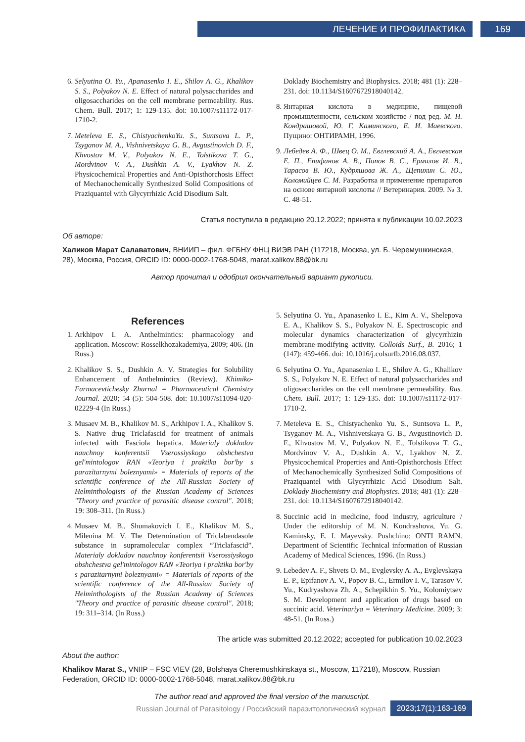ЛЕЧЕНИЕ И ПРОФИЛАКТИКА 169
6. Selyutina O. Yu., Apanasenko I. E., Shilov A. G., Khalikov S. S., Polyakov N. E. Effect of natural polysaccharides and oligosaccharides on the cell membrane permeability. Rus. Chem. Bull. 2017; 1: 129-135. doi: 10.1007/s11172-017-1710-2.
7. Meteleva E. S., ChistyachenkoYu. S., Suntsova L. P., Tsyganov M. A., Vishnivetskaya G. B., Avgustinovich D. F., Khvostov M. V., Polyakov N. E., Tolstikova T. G., Mordvinov V. A., Dushkin A. V., Lyakhov N. Z. Physicochemical Properties and Anti-Opisthorchosis Effect of Mechanochemically Synthesized Solid Compositions of Praziquantel with Glycyrrhizic Acid Disodium Salt.
Doklady Biochemistry and Biophysics. 2018; 481 (1): 228–231. doi: 10.1134/S1607672918040142.
8. Янтарная кислота в медицине, пищевой промышленности, сельском хозяйстве / под ред. М. Н. Кондрашовой, Ю. Г. Каминского, Е. И. Маевского. Пущино: ОНТИРАМН, 1996.
9. Лебедев А. Ф., Швец О. М., Евглевский А. А., Евглевская Е. П., Епифанов А. В., Попов В. С., Ермилов И. В., Тарасов В. Ю., Кудряшова Ж. А., Щепихин С. Ю., Коломийцев С. М. Разработка и применение препаратов на основе янтарной кислоты // Ветеринария. 2009. № 3. С. 48-51.
Статья поступила в редакцию 20.12.2022; принята к публикации 10.02.2023
Об авторе:
Халиков Марат Салаватович, ВНИИП – фил. ФГБНУ ФНЦ ВИЭВ РАН (117218, Москва, ул. Б. Черемушкинская, 28), Москва, Россия, ORCID ID: 0000-0002-1768-5048, marat.xalikov.88@bk.ru
Автор прочитал и одобрил окончательный вариант рукописи.
References
1. Arkhipov I. A. Anthelmintics: pharmacology and application. Moscow: Rosselkhozakademiya, 2009; 406. (In Russ.)
2. Khalikov S. S., Dushkin A. V. Strategies for Solubility Enhancement of Anthelmintics (Review). Khimiko-Farmacevtichesky Zhurnal = Pharmaceutical Chemistry Journal. 2020; 54 (5): 504-508. doi: 10.1007/s11094-020-02229-4 (In Russ.)
3. Musaev M. B., Khalikov M. S., Arkhipov I. A., Khalikov S. S. Native drug Triclafascid for treatment of animals infected with Fasciola hepatica. Materialy dokladov nauchnoy konferentsii Vserossiyskogo obshchestva gel'mintologov RAN «Teoriya i praktika bor'by s parazitarnymi boleznyami» = Materials of reports of the scientific conference of the All-Russian Society of Helminthologists of the Russian Academy of Sciences "Theory and practice of parasitic disease control". 2018; 19: 308–311. (In Russ.)
4. Musaev M. B., Shumakovich I. E., Khalikov M. S., Milenina M. V. The Determination of Triclabendasole substance in supramolecular complex “Triclafascid”. Materialy dokladov nauchnoy konferentsii Vserossiyskogo obshchestva gel'mintologov RAN «Teoriya i praktika bor'by s parazitarnymi boleznyami» = Materials of reports of the scientific conference of the All-Russian Society of Helminthologists of the Russian Academy of Sciences "Theory and practice of parasitic disease control". 2018; 19: 311–314. (In Russ.)
5. Selyutina O. Yu., Apanasenko I. E., Kim A. V., Shelepova E. A., Khalikov S. S., Polyakov N. E. Spectroscopic and molecular dynamics characterization of glycyrrhizin membrane-modifying activity. Colloids Surf., B. 2016; 1 (147): 459-466. doi: 10.1016/j.colsurfb.2016.08.037.
6. Selyutina O. Yu., Apanasenko I. E., Shilov A. G., Khalikov S. S., Polyakov N. E. Effect of natural polysaccharides and oligosaccharides on the cell membrane permeability. Rus. Chem. Bull. 2017; 1: 129-135. doi: 10.1007/s11172-017-1710-2.
7. Meteleva E. S., Chistyachenko Yu. S., Suntsova L. P., Tsyganov M. A., Vishnivetskaya G. B., Avgustinovich D. F., Khvostov M. V., Polyakov N. E., Tolstikova T. G., Mordvinov V. A., Dushkin A. V., Lyakhov N. Z. Physicochemical Properties and Anti-Opisthorchosis Effect of Mechanochemically Synthesized Solid Compositions of Praziquantel with Glycyrrhizic Acid Disodium Salt. Doklady Biochemistry and Biophysics. 2018; 481 (1): 228–231. doi: 10.1134/S1607672918040142.
8. Succinic acid in medicine, food industry, agriculture / Under the editorship of M. N. Kondrashova, Yu. G. Kaminsky, E. I. Mayevsky. Pushchino: ONTI RAMN. Department of Scientific Technical information of Russian Academy of Medical Sciences, 1996. (In Russ.)
9. Lebedev A. F., Shvets O. M., Evglevsky A. A., Evglevskaya E. P., Epifanov A. V., Popov B. C., Ermilov I. V., Tarasov V. Yu., Kudryashova Zh. A., Schepikhin S. Yu., Kolomiytsev S. M. Development and application of drugs based on succinic acid. Veterinariya = Veterinary Medicine. 2009; 3: 48-51. (In Russ.)
The article was submitted 20.12.2022; accepted for publication 10.02.2023
About the author:
Khalikov Marat S., VNIIP – FSC VIEV (28, Bolshaya Cheremushkinskaya st., Moscow, 117218), Moscow, Russian Federation, ORCID ID: 0000-0002-1768-5048, marat.xalikov.88@bk.ru
The author read and approved the final version of the manuscript.
Russian Journal of Parasitology / Российский паразитологический журнал 2023;17(1):163-169